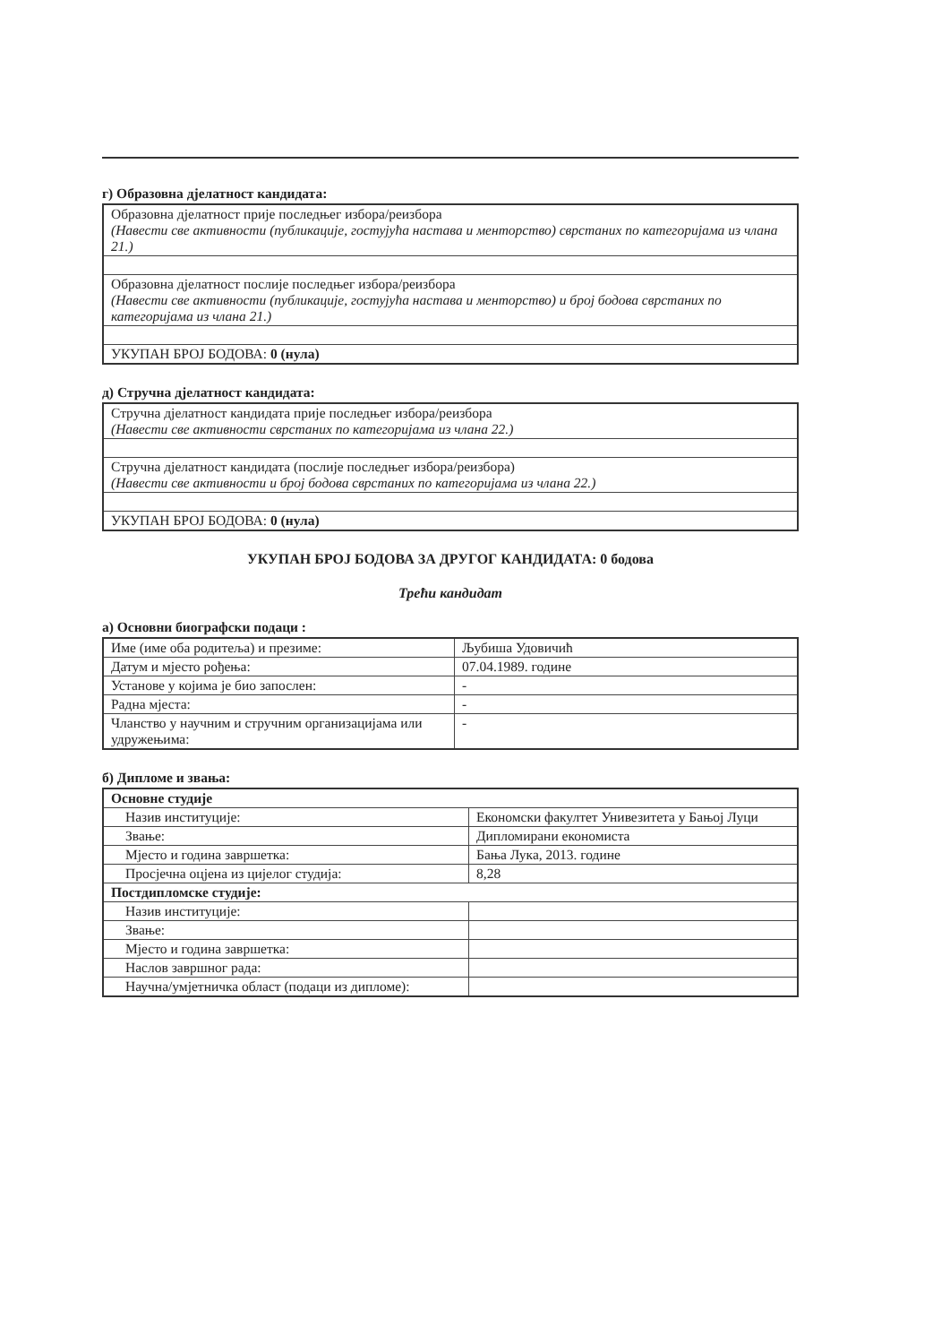г) Образовна дјелатност кандидата:
| Образовна дјелатност прије последњег избора/реизбора (Навести све активности (публикације, гостујућа настава и менторство) сврстаних по категоријама из члана 21.) |
| Образовна дјелатност послије последњег избора/реизбора (Навести све активности (публикације, гостујућа настава и менторство) и број бодова сврстаних по категоријама из члана 21.) |
| УКУПАН БРОЈ БОДОВА: 0 (нула) |
д) Стручна дјелатност кандидата:
| Стручна дјелатност кандидата прије последњег избора/реизбора (Навести све активности сврстаних по категоријама из члана 22.) |
| Стручна дјелатност кандидата (послије последњег избора/реизбора) (Навести све активности и број бодова сврстаних по категоријама из члана 22.) |
| УКУПАН БРОЈ БОДОВА: 0 (нула) |
УКУПАН БРОЈ БОДОВА ЗА ДРУГОГ КАНДИДАТА: 0 бодова
Трећи кандидат
а) Основни биографски подаци :
| Име (име оба родитеља) и презиме: | Љубиша Удовичић |
| Датум и мјесто рођења: | 07.04.1989. године |
| Установе у којима је био запослен: | - |
| Радна мјеста: | - |
| Чланство у научним и стручним организацијама или удружењима: | - |
б) Дипломе и звања:
| Основне студије | |
| Назив институције: | Економски факултет Унивезитета у Бањој Луци |
| Звање: | Дипломирани економиста |
| Мјесто и година завршетка: | Бања Лука, 2013. године |
| Просјечна оцјена из цијелог студија: | 8,28 |
| Постдипломске студије: | |
| Назив институције: | |
| Звање: | |
| Мјесто и година завршетка: | |
| Наслов завршног рада: | |
| Научна/умјетничка област (подаци из дипломе): | |